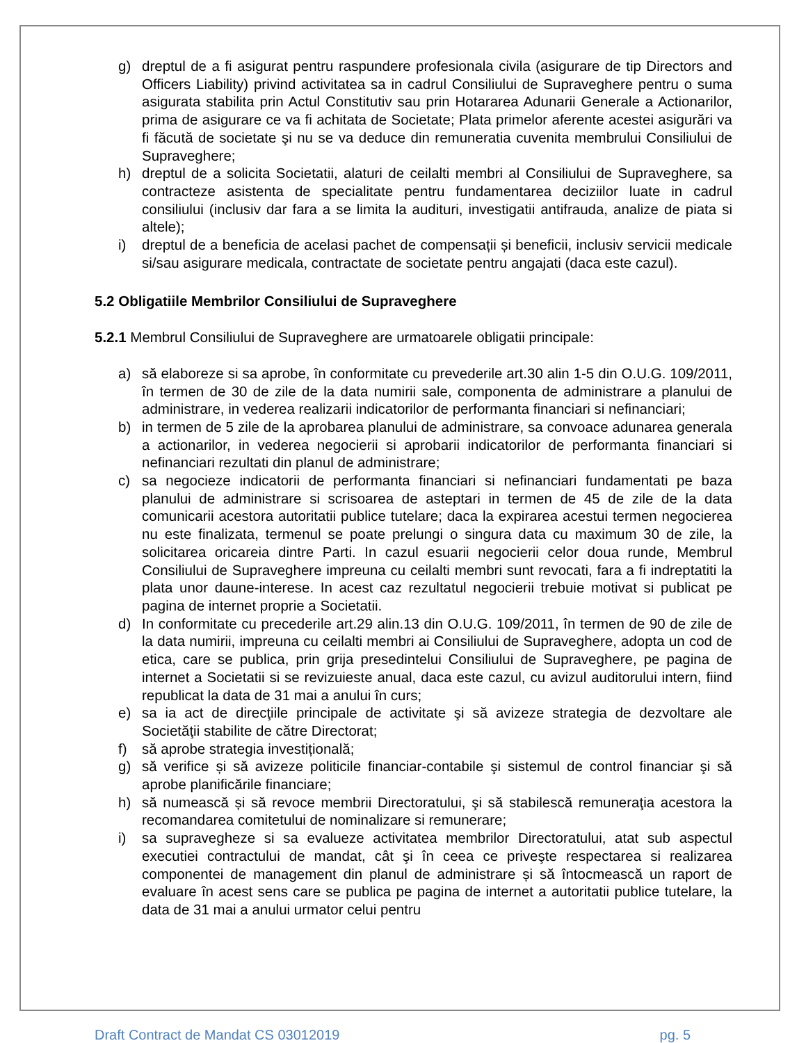g) dreptul de a fi asigurat pentru raspundere profesionala civila (asigurare de tip Directors and Officers Liability) privind activitatea sa in cadrul Consiliului de Supraveghere pentru o suma asigurata stabilita prin Actul Constitutiv sau prin Hotararea Adunarii Generale a Actionarilor, prima de asigurare ce va fi achitata de Societate; Plata primelor aferente acestei asigurări va fi făcută de societate şi nu se va deduce din remuneratia cuvenita membrului Consiliului de Supraveghere;
h) dreptul de a solicita Societatii, alaturi de ceilalti membri al Consiliului de Supraveghere, sa contracteze asistenta de specialitate pentru fundamentarea deciziilor luate in cadrul consiliului (inclusiv dar fara a se limita la audituri, investigatii antifrauda, analize de piata si altele);
i) dreptul de a beneficia de acelasi pachet de compensații și beneficii, inclusiv servicii medicale si/sau asigurare medicala, contractate de societate pentru angajati (daca este cazul).
5.2 Obligatiile Membrilor Consiliului de Supraveghere
5.2.1 Membrul Consiliului de Supraveghere are urmatoarele obligatii principale:
a) să elaboreze si sa aprobe, în conformitate cu prevederile art.30 alin 1-5 din O.U.G. 109/2011, în termen de 30 de zile de la data numirii sale, componenta de administrare a planului de administrare, in vederea realizarii indicatorilor de performanta financiari si nefinanciari;
b) in termen de 5 zile de la aprobarea planului de administrare, sa convoace adunarea generala a actionarilor, in vederea negocierii si aprobarii indicatorilor de performanta financiari si nefinanciari rezultati din planul de administrare;
c) sa negocieze indicatorii de performanta financiari si nefinanciari fundamentati pe baza planului de administrare si scrisoarea de asteptari in termen de 45 de zile de la data comunicarii acestora autoritatii publice tutelare; daca la expirarea acestui termen negocierea nu este finalizata, termenul se poate prelungi o singura data cu maximum 30 de zile, la solicitarea oricareia dintre Parti. In cazul esuarii negocierii celor doua runde, Membrul Consiliului de Supraveghere impreuna cu ceilalti membri sunt revocati, fara a fi indreptatiti la plata unor daune-interese. In acest caz rezultatul negocierii trebuie motivat si publicat pe pagina de internet proprie a Societatii.
d) In conformitate cu precederile art.29 alin.13 din O.U.G. 109/2011, în termen de 90 de zile de la data numirii, impreuna cu ceilalti membri ai Consiliului de Supraveghere, adopta un cod de etica, care se publica, prin grija presedintelui Consiliului de Supraveghere, pe pagina de internet a Societatii si se revizuieste anual, daca este cazul, cu avizul auditorului intern, fiind republicat la data de 31 mai a anului în curs;
e) sa ia act de direcţiile principale de activitate şi să avizeze strategia de dezvoltare ale Societăţii stabilite de către Directorat;
f) să aprobe strategia investițională;
g) să verifice și să avizeze politicile financiar-contabile şi sistemul de control financiar şi să aprobe planificările financiare;
h) să numească și să revoce membrii Directoratului, şi să stabilescă remuneraţia acestora la recomandarea comitetului de nominalizare si remunerare;
i) sa supravegheze si sa evalueze activitatea membrilor Directoratului, atat sub aspectul executiei contractului de mandat, cât şi în ceea ce priveşte respectarea si realizarea componentei de management din planul de administrare și să întocmească un raport de evaluare în acest sens care se publica pe pagina de internet a autoritatii publice tutelare, la data de 31 mai a anului urmator celui pentru
Draft Contract de Mandat CS 03012019 pg. 5